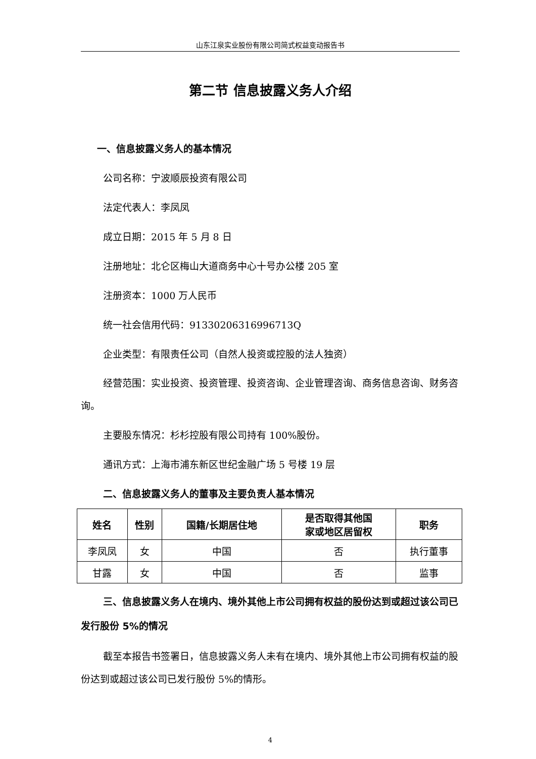山东江泉实业股份有限公司简式权益变动报告书
第二节 信息披露义务人介绍
一、信息披露义务人的基本情况
公司名称：宁波顺辰投资有限公司
法定代表人：李凤凤
成立日期：2015 年 5 月 8 日
注册地址：北仑区梅山大道商务中心十号办公楼 205 室
注册资本：1000 万人民币
统一社会信用代码：91330206316996713Q
企业类型：有限责任公司（自然人投资或控股的法人独资）
经营范围：实业投资、投资管理、投资咨询、企业管理咨询、商务信息咨询、财务咨询。
主要股东情况：杉杉控股有限公司持有 100%股份。
通讯方式：上海市浦东新区世纪金融广场 5 号楼 19 层
二、信息披露义务人的董事及主要负责人基本情况
| 姓名 | 性别 | 国籍/长期居住地 | 是否取得其他国 家或地区居留权 | 职务 |
| --- | --- | --- | --- | --- |
| 李凤凤 | 女 | 中国 | 否 | 执行董事 |
| 甘露 | 女 | 中国 | 否 | 监事 |
三、信息披露义务人在境内、境外其他上市公司拥有权益的股份达到或超过该公司已发行股份 5%的情况
截至本报告书签署日，信息披露义务人未有在境内、境外其他上市公司拥有权益的股份达到或超过该公司已发行股份 5%的情形。
4